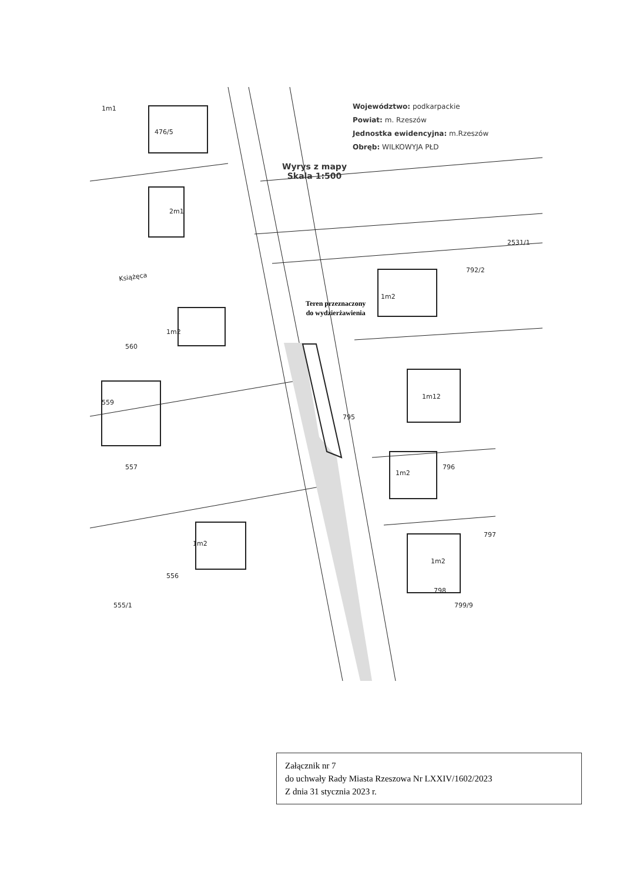1m1
476/5
2m1
1m2
560
559
557
1m2
556
555/1
1m2
1m12
795
1m2
796
1m2
797
798
799/9
2531/1
792/2
Książęca
Województwo: podkarpackie
Powiat: m. Rzeszów
Jednostka ewidencyjna: m.Rzeszów
Obręb: WILKOWYJA PŁD
Wyrys z mapy
Skala 1:500
Teren przeznaczony
do wydzierżawienia
Załącznik nr 7
do uchwały Rady Miasta Rzeszowa Nr LXXIV/1602/2023
Z dnia 31 stycznia 2023 r.